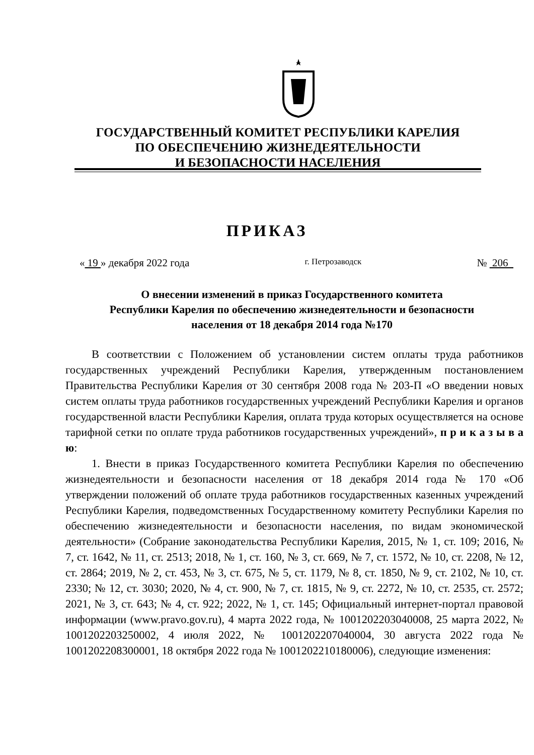ГОСУДАРСТВЕННЫЙ КОМИТЕТ РЕСПУБЛИКИ КАРЕЛИЯ
ПО ОБЕСПЕЧЕНИЮ ЖИЗНЕДЕЯТЕЛЬНОСТИ
И БЕЗОПАСНОСТИ НАСЕЛЕНИЯ
ПРИКАЗ
« 19 » декабря 2022 года г. Петрозаводск № 206
О внесении изменений в приказ Государственного комитета
Республики Карелия по обеспечению жизнедеятельности и безопасности
населения от 18 декабря 2014 года №170
В соответствии с Положением об установлении систем оплаты труда работников государственных учреждений Республики Карелия, утвержденным постановлением Правительства Республики Карелия от 30 сентября 2008 года № 203-П «О введении новых систем оплаты труда работников государственных учреждений Республики Карелия и органов государственной власти Республики Карелия, оплата труда которых осуществляется на основе тарифной сетки по оплате труда работников государственных учреждений», п р и к а з ы в а ю:
1. Внести в приказ Государственного комитета Республики Карелия по обеспечению жизнедеятельности и безопасности населения от 18 декабря 2014 года № 170 «Об утверждении положений об оплате труда работников государственных казенных учреждений Республики Карелия, подведомственных Государственному комитету Республики Карелия по обеспечению жизнедеятельности и безопасности населения, по видам экономической деятельности» (Собрание законодательства Республики Карелия, 2015, № 1, ст. 109; 2016, № 7, ст. 1642, № 11, ст. 2513; 2018, № 1, ст. 160, № 3, ст. 669, № 7, ст. 1572, № 10, ст. 2208, № 12, ст. 2864; 2019, № 2, ст. 453, № 3, ст. 675, № 5, ст. 1179, № 8, ст. 1850, № 9, ст. 2102, № 10, ст. 2330; № 12, ст. 3030; 2020, № 4, ст. 900, № 7, ст. 1815, № 9, ст. 2272, № 10, ст. 2535, ст. 2572; 2021, № 3, ст. 643; № 4, ст. 922; 2022, № 1, ст. 145; Официальный интернет-портал правовой информации (www.pravo.gov.ru), 4 марта 2022 года, № 1001202203040008, 25 марта 2022, № 1001202203250002, 4 июля 2022, № 1001202207040004, 30 августа 2022 года № 1001202208300001, 18 октября 2022 года № 1001202210180006), следующие изменения: